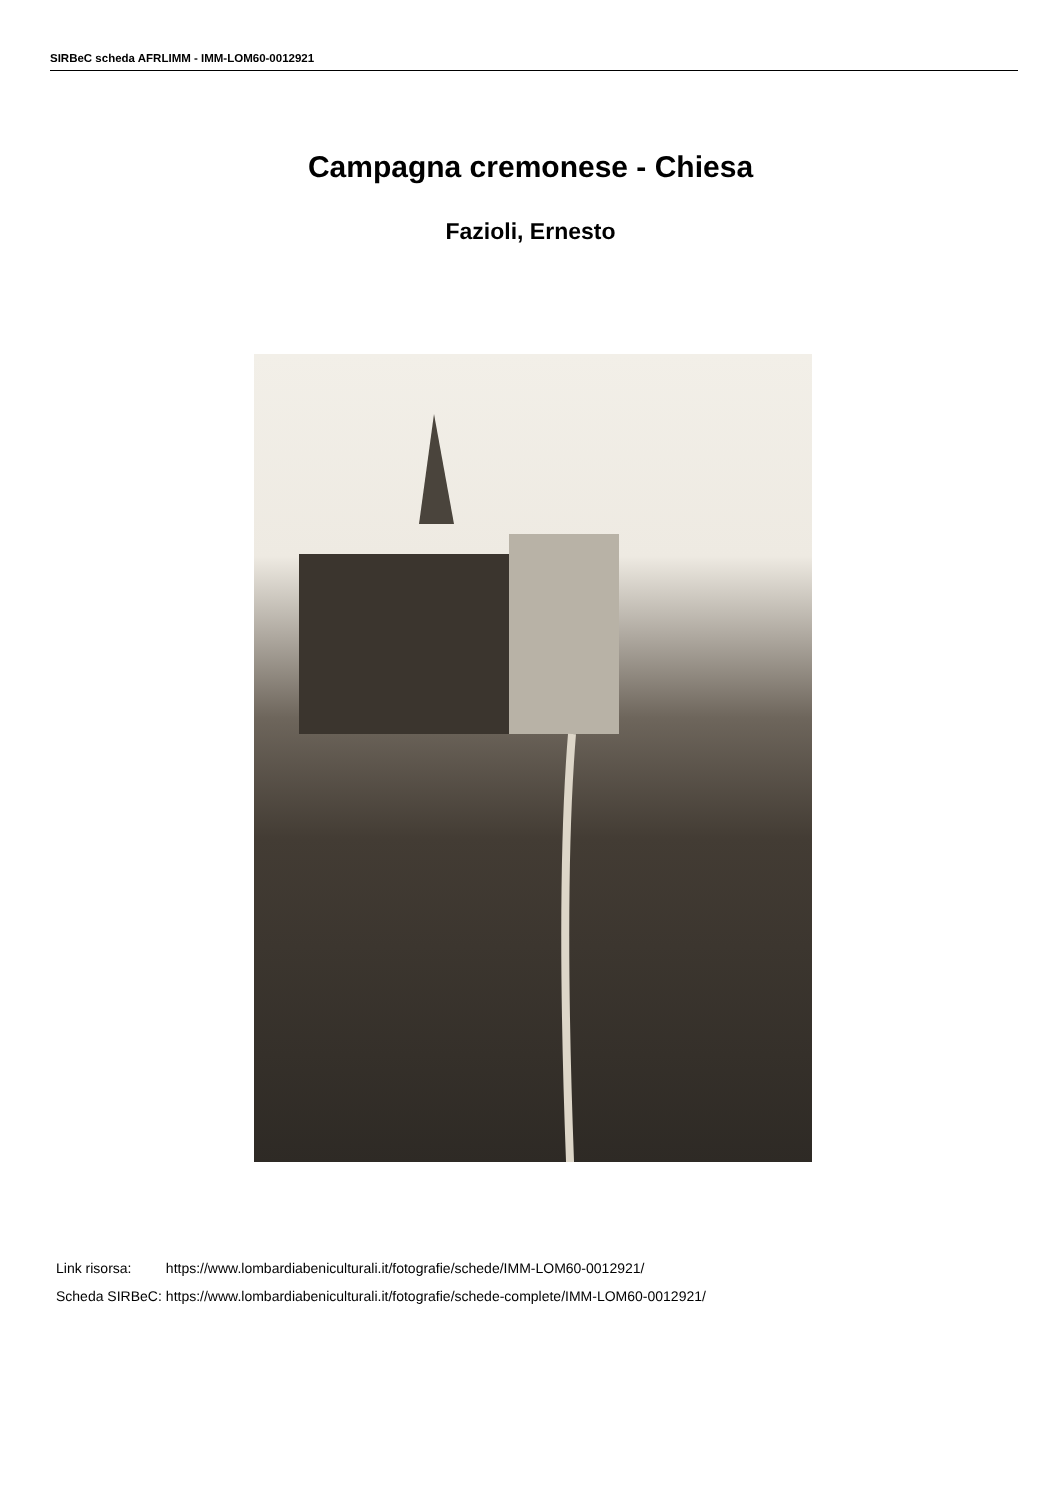SIRBeC scheda AFRLIMM - IMM-LOM60-0012921
Campagna cremonese - Chiesa
Fazioli, Ernesto
| Link risorsa: | https://www.lombardiabeniculturali.it/fotografie/schede/IMM-LOM60-0012921/ |
| Scheda SIRBeC: | https://www.lombardiabeniculturali.it/fotografie/schede-complete/IMM-LOM60-0012921/ |